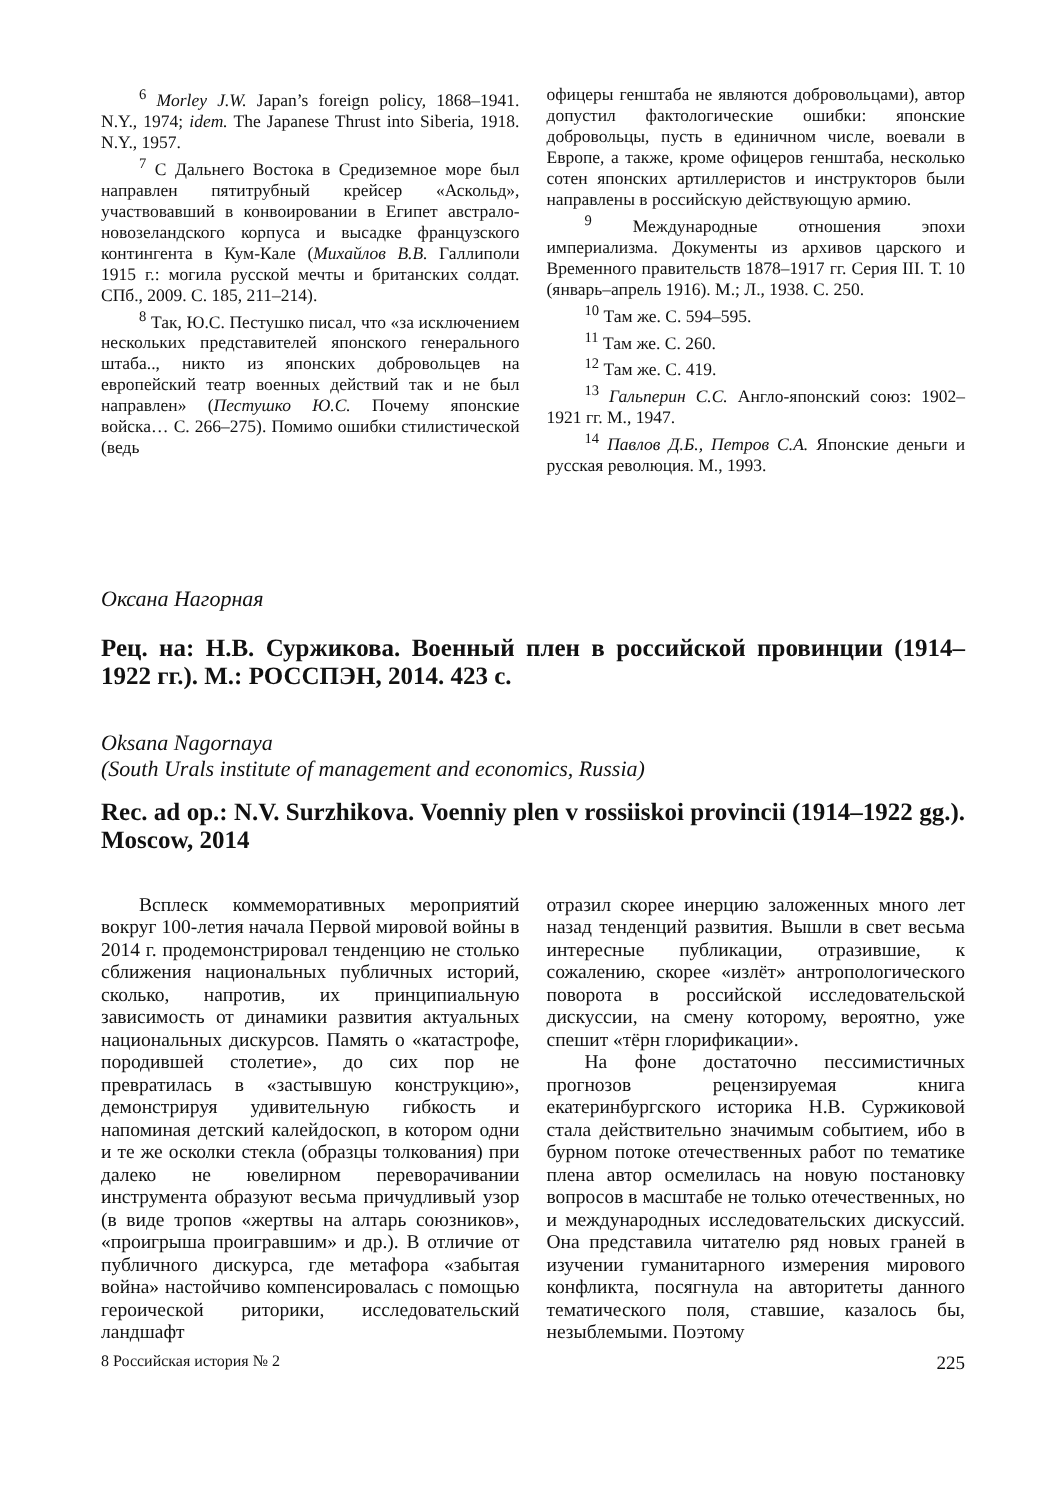<sup>6</sup> Morley J.W. Japan’s foreign policy, 1868–1941. N.Y., 1974; idem. The Japanese Thrust into Siberia, 1918. N.Y., 1957.
<sup>7</sup> С Дальнего Востока в Средиземное море был направлен пятитрубный крейсер «Аскольд», участвовавший в конвоировании в Египет австрало-новозеландского корпуса и высадке французского контингента в Кум-Кале (Михайлов В.В. Галлиполи 1915 г.: могила русской мечты и британских солдат. СПб., 2009. С. 185, 211–214).
<sup>8</sup> Так, Ю.С. Пестушко писал, что «за исключением нескольких представителей японского генерального штаба.., никто из японских добровольцев на европейский театр военных действий так и не был направлен» (Пестушко Ю.С. Почему японские войска… С. 266–275). Помимо ошибки стилистической (ведь
офицеры генштаба не являются добровольцами), автор допустил фактологические ошибки: японские добровольцы, пусть в единичном числе, воевали в Европе, а также, кроме офицеров генштаба, несколько сотен японских артиллеристов и инструкторов были направлены в российскую действующую армию.
<sup>9</sup> Международные отношения эпохи империализма. Документы из архивов царского и Временного правительств 1878–1917 гг. Серия III. Т. 10 (январь–апрель 1916). М.; Л., 1938. С. 250.
<sup>10</sup> Там же. С. 594–595.
<sup>11</sup> Там же. С. 260.
<sup>12</sup> Там же. С. 419.
<sup>13</sup> Гальперин С.С. Англо-японский союз: 1902–1921 гг. М., 1947.
<sup>14</sup> Павлов Д.Б., Петров С.А. Японские деньги и русская революция. М., 1993.
Оксана Нагорная
Рец. на: Н.В. Суржикова. Военный плен в российской провинции (1914–1922 гг.). М.: РОССПЭН, 2014. 423 с.
Oksana Nagornaya
(South Urals institute of management and economics, Russia)
Rec. ad op.: N.V. Surzhikova. Voenniy plen v rossiiskoi provincii (1914–1922 gg.). Moscow, 2014
Всплеск коммеморативных мероприятий вокруг 100-летия начала Первой мировой войны в 2014 г. продемонстрировал тенденцию не столько сближения национальных публичных историй, сколько, напротив, их принципиальную зависимость от динамики развития актуальных национальных дискурсов. Память о «катастрофе, породившей столетие», до сих пор не превратилась в «застывшую конструкцию», демонстрируя удивительную гибкость и напоминая детский калейдоскоп, в котором одни и те же осколки стекла (образцы толкования) при далеко не ювелирном переворачивании инструмента образуют весьма причудливый узор (в виде тропов «жертвы на алтарь союзников», «проигрыша проигравшим» и др.). В отличие от публичного дискурса, где метафора «забытая война» настойчиво компенсировалась с помощью героической риторики, исследовательский ландшафт
отразил скорее инерцию заложенных много лет назад тенденций развития. Вышли в свет весьма интересные публикации, отразившие, к сожалению, скорее «излёт» антропологического поворота в российской исследовательской дискуссии, на смену которому, вероятно, уже спешит «тёрн глорификации».
На фоне достаточно пессимистичных прогнозов рецензируемая книга екатеринбургского историка Н.В. Суржиковой стала действительно значимым событием, ибо в бурном потоке отечественных работ по тематике плена автор осмелилась на новую постановку вопросов в масштабе не только отечественных, но и международных исследовательских дискуссий. Она представила читателю ряд новых граней в изучении гуманитарного измерения мирового конфликта, посягнула на авторитеты данного тематического поля, ставшие, казалось бы, незыблемыми. Поэтому
8 Российская история № 2 225